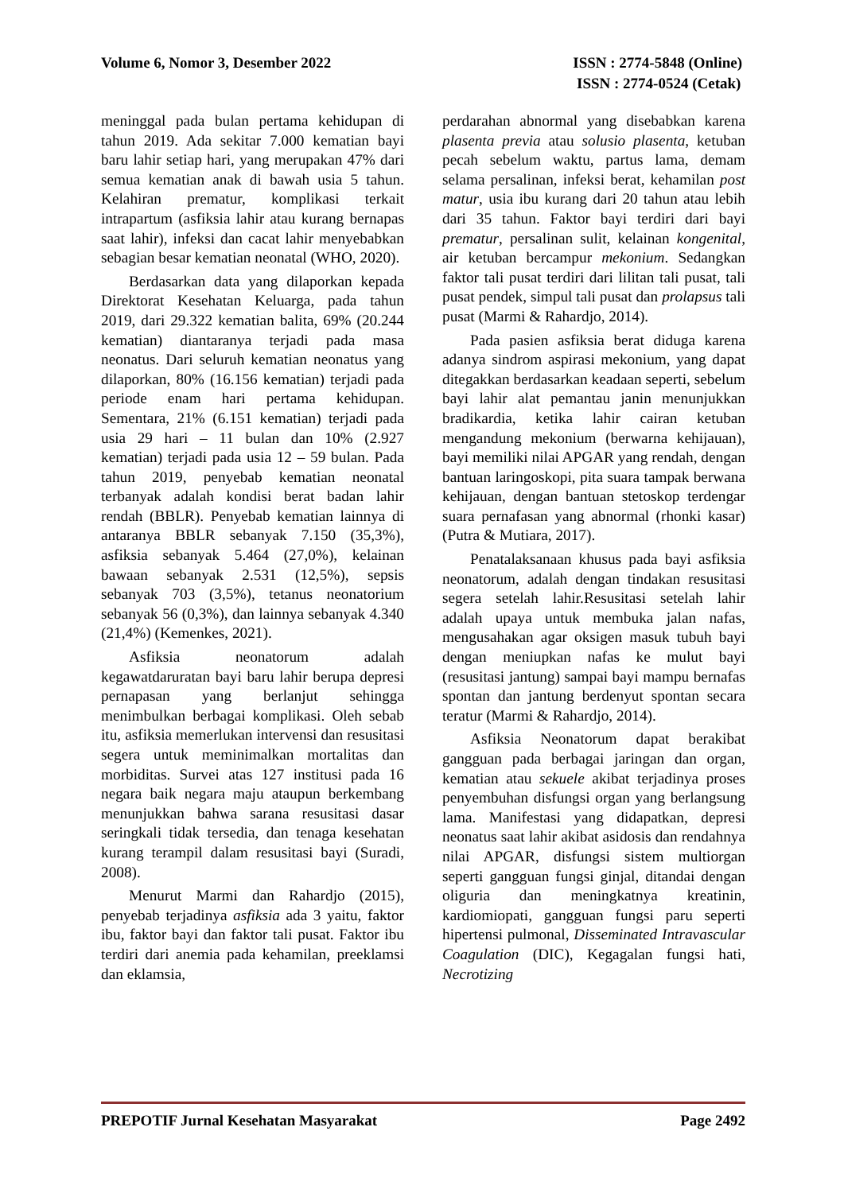Volume 6, Nomor 3, Desember 2022
ISSN : 2774-5848 (Online)
ISSN : 2774-0524 (Cetak)
meninggal pada bulan pertama kehidupan di tahun 2019. Ada sekitar 7.000 kematian bayi baru lahir setiap hari, yang merupakan 47% dari semua kematian anak di bawah usia 5 tahun. Kelahiran prematur, komplikasi terkait intrapartum (asfiksia lahir atau kurang bernapas saat lahir), infeksi dan cacat lahir menyebabkan sebagian besar kematian neonatal (WHO, 2020).
Berdasarkan data yang dilaporkan kepada Direktorat Kesehatan Keluarga, pada tahun 2019, dari 29.322 kematian balita, 69% (20.244 kematian) diantaranya terjadi pada masa neonatus. Dari seluruh kematian neonatus yang dilaporkan, 80% (16.156 kematian) terjadi pada periode enam hari pertama kehidupan. Sementara, 21% (6.151 kematian) terjadi pada usia 29 hari – 11 bulan dan 10% (2.927 kematian) terjadi pada usia 12 – 59 bulan. Pada tahun 2019, penyebab kematian neonatal terbanyak adalah kondisi berat badan lahir rendah (BBLR). Penyebab kematian lainnya di antaranya BBLR sebanyak 7.150 (35,3%), asfiksia sebanyak 5.464 (27,0%), kelainan bawaan sebanyak 2.531 (12,5%), sepsis sebanyak 703 (3,5%), tetanus neonatorium sebanyak 56 (0,3%), dan lainnya sebanyak 4.340 (21,4%) (Kemenkes, 2021).
Asfiksia neonatorum adalah kegawatdaruratan bayi baru lahir berupa depresi pernapasan yang berlanjut sehingga menimbulkan berbagai komplikasi. Oleh sebab itu, asfiksia memerlukan intervensi dan resusitasi segera untuk meminimalkan mortalitas dan morbiditas. Survei atas 127 institusi pada 16 negara baik negara maju ataupun berkembang menunjukkan bahwa sarana resusitasi dasar seringkali tidak tersedia, dan tenaga kesehatan kurang terampil dalam resusitasi bayi (Suradi, 2008).
Menurut Marmi dan Rahardjo (2015), penyebab terjadinya asfiksia ada 3 yaitu, faktor ibu, faktor bayi dan faktor tali pusat. Faktor ibu terdiri dari anemia pada kehamilan, preeklamsi dan eklamsia,
perdarahan abnormal yang disebabkan karena plasenta previa atau solusio plasenta, ketuban pecah sebelum waktu, partus lama, demam selama persalinan, infeksi berat, kehamilan post matur, usia ibu kurang dari 20 tahun atau lebih dari 35 tahun. Faktor bayi terdiri dari bayi prematur, persalinan sulit, kelainan kongenital, air ketuban bercampur mekonium. Sedangkan faktor tali pusat terdiri dari lilitan tali pusat, tali pusat pendek, simpul tali pusat dan prolapsus tali pusat (Marmi & Rahardjo, 2014).
Pada pasien asfiksia berat diduga karena adanya sindrom aspirasi mekonium, yang dapat ditegakkan berdasarkan keadaan seperti, sebelum bayi lahir alat pemantau janin menunjukkan bradikardia, ketika lahir cairan ketuban mengandung mekonium (berwarna kehijauan), bayi memiliki nilai APGAR yang rendah, dengan bantuan laringoskopi, pita suara tampak berwana kehijauan, dengan bantuan stetoskop terdengar suara pernafasan yang abnormal (rhonki kasar) (Putra & Mutiara, 2017).
Penatalaksanaan khusus pada bayi asfiksia neonatorum, adalah dengan tindakan resusitasi segera setelah lahir.Resusitasi setelah lahir adalah upaya untuk membuka jalan nafas, mengusahakan agar oksigen masuk tubuh bayi dengan meniupkan nafas ke mulut bayi (resusitasi jantung) sampai bayi mampu bernafas spontan dan jantung berdenyut spontan secara teratur (Marmi & Rahardjo, 2014).
Asfiksia Neonatorum dapat berakibat gangguan pada berbagai jaringan dan organ, kematian atau sekuele akibat terjadinya proses penyembuhan disfungsi organ yang berlangsung lama. Manifestasi yang didapatkan, depresi neonatus saat lahir akibat asidosis dan rendahnya nilai APGAR, disfungsi sistem multiorgan seperti gangguan fungsi ginjal, ditandai dengan oliguria dan meningkatnya kreatinin, kardiomiopati, gangguan fungsi paru seperti hipertensi pulmonal, Disseminated Intravascular Coagulation (DIC), Kegagalan fungsi hati, Necrotizing
PREPOTIF Jurnal Kesehatan Masyarakat
Page 2492